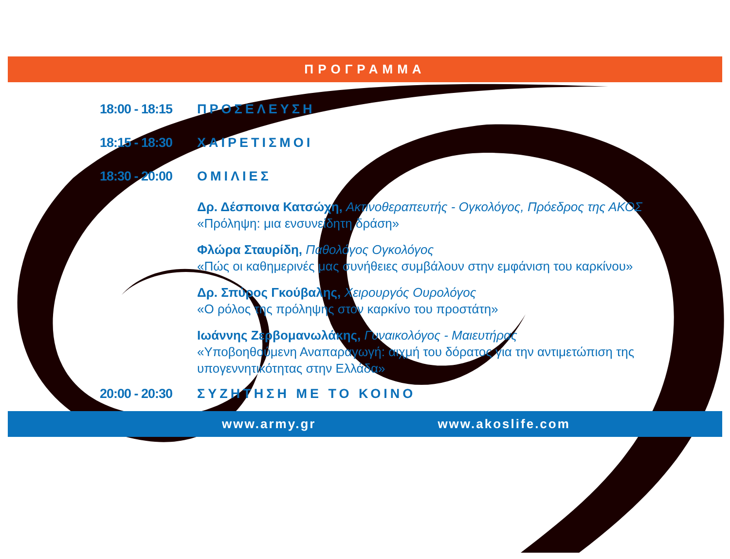ΠΡΟΓΡΑΜΜΑ
18:00 - 18:15 ΠΡΟΣΕΛΕΥΣΗ
18:15 - 18:30 ΧΑΙΡΕΤΙΣΜΟΙ
18:30 - 20:00 ΟΜΙΛΙΕΣ
Δρ. Δέσποινα Κατσώχη, Ακτινοθεραπευτής - Ογκολόγος, Πρόεδρος της ΑΚΟΣ
«Πρόληψη: μια ενσυνείδητη δράση»
Φλώρα Σταυρίδη, Παθολόγος Ογκολόγος
«Πώς οι καθημερινές μας συνήθειες συμβάλουν στην εμφάνιση του καρκίνου»
Δρ. Σπύρος Γκούβαλης, Χειρουργός Ουρολόγος
«Ο ρόλος της πρόληψης στον καρκίνο του προστάτη»
Ιωάννης Ζερβομανωλάκης, Γυναικολόγος - Μαιευτήρας
«Υποβοηθούμενη Αναπαραγωγή: αιχμή του δόρατος για την αντιμετώπιση της υπογεννητικότητας στην Ελλάδα»
20:00 - 20:30 ΣΥΖΗΤΗΣΗ ΜΕ ΤΟ ΚΟΙΝΟ
www.army.gr www.akoslife.com